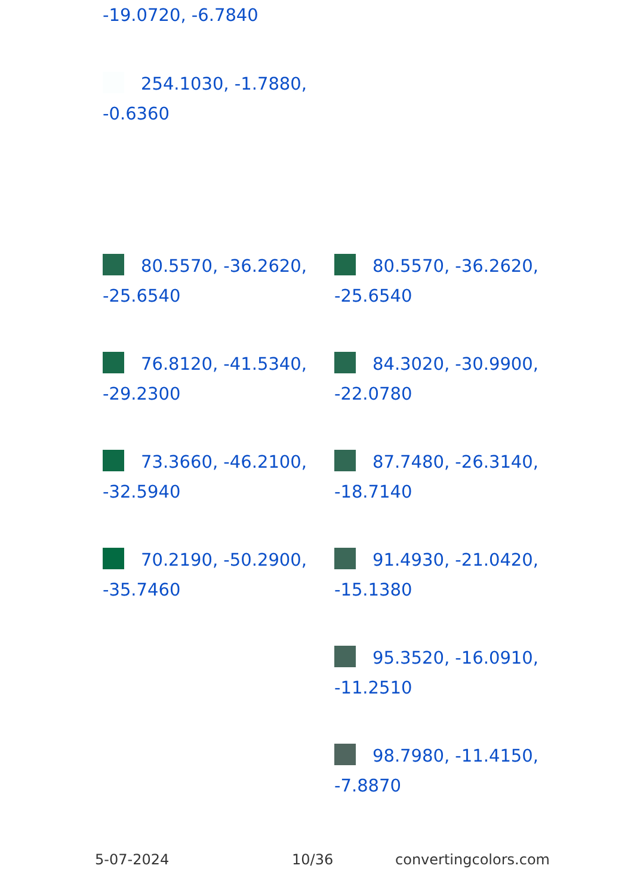-19.0720, -6.7840
254.1030, -1.7880, -0.6360
80.5570, -36.2620, -25.6540
80.5570, -36.2620, -25.6540
76.8120, -41.5340, -29.2300
84.3020, -30.9900, -22.0780
73.3660, -46.2100, -32.5940
87.7480, -26.3140, -18.7140
70.2190, -50.2900, -35.7460
91.4930, -21.0420, -15.1380
95.3520, -16.0910, -11.2510
98.7980, -11.4150, -7.8870
5-07-2024 10/36 convertingcolors.com